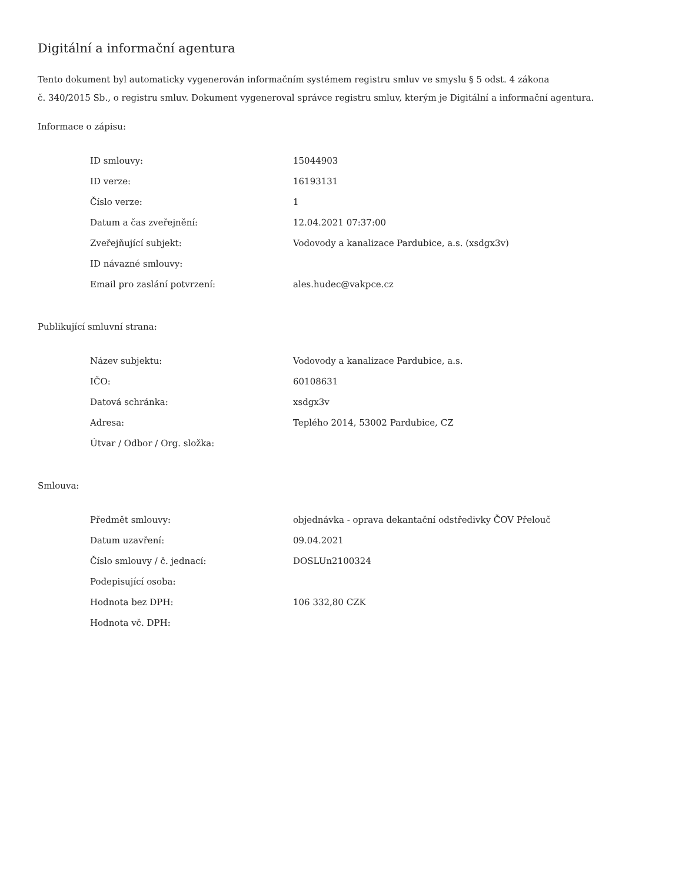Digitální a informační agentura
Tento dokument byl automaticky vygenerován informačním systémem registru smluv ve smyslu § 5 odst. 4 zákona
č. 340/2015 Sb., o registru smluv. Dokument vygeneroval správce registru smluv, kterým je Digitální a informační agentura.
Informace o zápisu:
| ID smlouvy: | 15044903 |
| ID verze: | 16193131 |
| Číslo verze: | 1 |
| Datum a čas zveřejnění: | 12.04.2021 07:37:00 |
| Zveřejňující subjekt: | Vodovody a kanalizace Pardubice, a.s. (xsdgx3v) |
| ID návazné smlouvy: | |
| Email pro zaslání potvrzení: | ales.hudec@vakpce.cz |
Publikující smluvní strana:
| Název subjektu: | Vodovody a kanalizace Pardubice, a.s. |
| IČO: | 60108631 |
| Datová schránka: | xsdgx3v |
| Adresa: | Teplého 2014, 53002 Pardubice, CZ |
| Útvar / Odbor / Org. složka: | |
Smlouva:
| Předmět smlouvy: | objednávka - oprava dekantační odstředivky ČOV Přelouč |
| Datum uzavření: | 09.04.2021 |
| Číslo smlouvy / č. jednací: | DOSLUn2100324 |
| Podepisující osoba: | |
| Hodnota bez DPH: | 106 332,80 CZK |
| Hodnota vč. DPH: | |